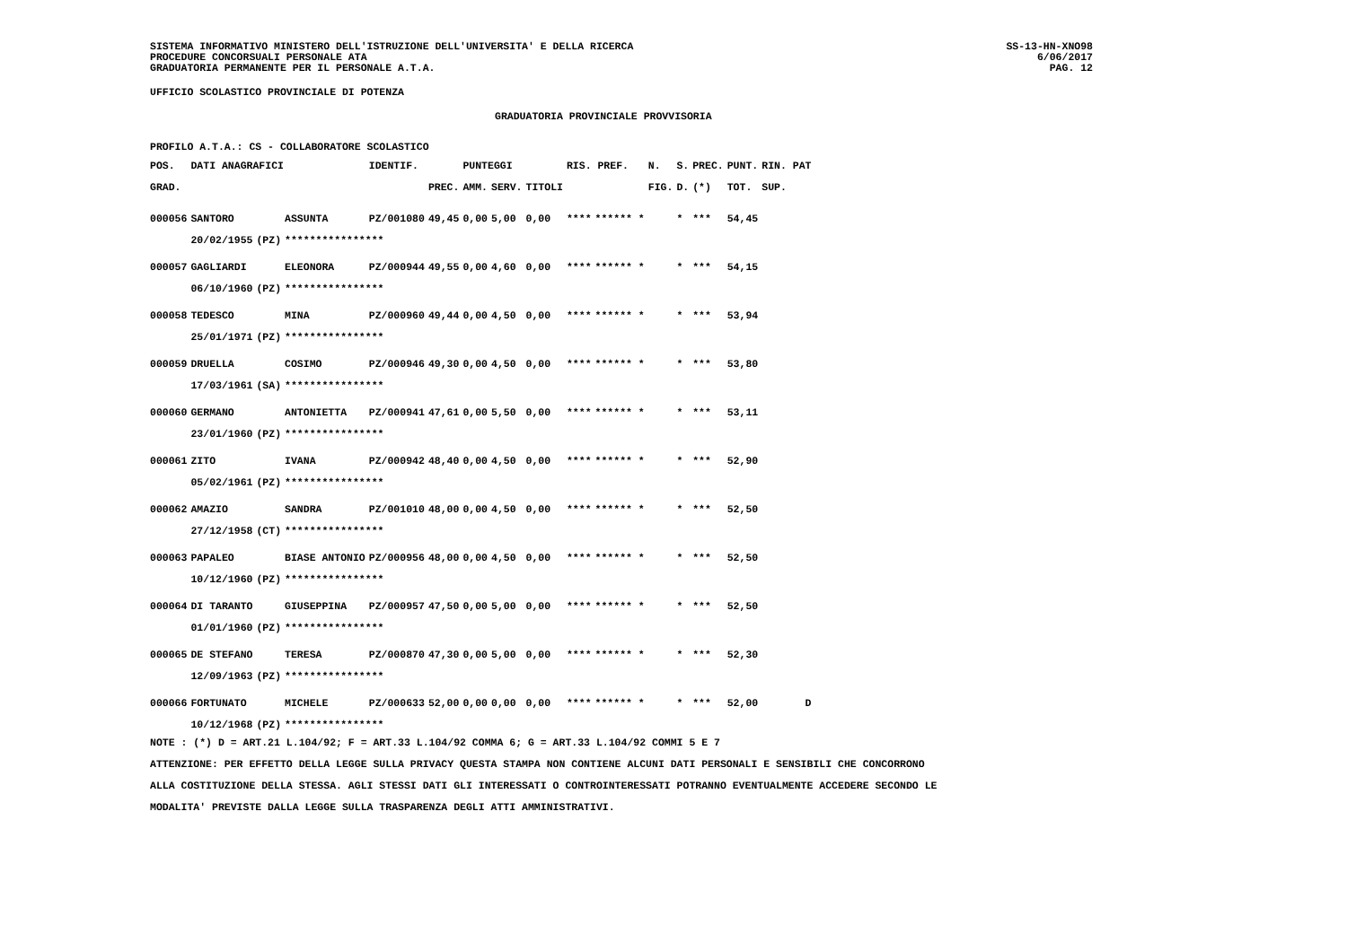SISTEMA INFORMATIVO MINISTERO DELL'ISTRUZIONE DELL'UNIVERSITA' E DELLA RICERCA
PROCEDURE CONCORSUALI PERSONALE ATA
GRADUATORIA PERMANENTE PER IL PERSONALE A.T.A.
SS-13-HN-XNO98
6/06/2017
PAG. 12
UFFICIO SCOLASTICO PROVINCIALE DI POTENZA
GRADUATORIA PROVINCIALE PROVVISORIA
PROFILO A.T.A.: CS - COLLABORATORE SCOLASTICO
| POS. | DATI ANAGRAFICI | | | IDENTIF. | | PUNTEGGI | | | RIS. PREF. | | N. | S. | PREC. | PUNT. | RIN. PAT |
| --- | --- | --- | --- | --- | --- | --- | --- | --- | --- | --- | --- | --- | --- | --- | --- |
| GRAD. | | | | | PREC. | AMM. | SERV. | TITOLI | | | FIG. | D. | (*) | TOT. | SUP. |
| 000056 | SANTORO | | ASSUNTA | PZ/001080 | 49,45 | 0,00 | 5,00 | 0,00 | **** | ****** * | | * | *** | 54,45 | |
| | 20/02/1955 | (PZ) | **************** | | | | | | | | | | | | |
| 000057 | GAGLIARDI | | ELEONORA | PZ/000944 | 49,55 | 0,00 | 4,60 | 0,00 | **** | ****** * | | * | *** | 54,15 | |
| | 06/10/1960 | (PZ) | **************** | | | | | | | | | | | | |
| 000058 | TEDESCO | | MINA | PZ/000960 | 49,44 | 0,00 | 4,50 | 0,00 | **** | ****** * | | * | *** | 53,94 | |
| | 25/01/1971 | (PZ) | **************** | | | | | | | | | | | | |
| 000059 | DRUELLA | | COSIMO | PZ/000946 | 49,30 | 0,00 | 4,50 | 0,00 | **** | ****** * | | * | *** | 53,80 | |
| | 17/03/1961 | (SA) | **************** | | | | | | | | | | | | |
| 000060 | GERMANO | | ANTONIETTA | PZ/000941 | 47,61 | 0,00 | 5,50 | 0,00 | **** | ****** * | | * | *** | 53,11 | |
| | 23/01/1960 | (PZ) | **************** | | | | | | | | | | | | |
| 000061 | ZITO | | IVANA | PZ/000942 | 48,40 | 0,00 | 4,50 | 0,00 | **** | ****** * | | * | *** | 52,90 | |
| | 05/02/1961 | (PZ) | **************** | | | | | | | | | | | | |
| 000062 | AMAZIO | | SANDRA | PZ/001010 | 48,00 | 0,00 | 4,50 | 0,00 | **** | ****** * | | * | *** | 52,50 | |
| | 27/12/1958 | (CT) | **************** | | | | | | | | | | | | |
| 000063 | PAPALEO | | BIASE ANTONIO | PZ/000956 | 48,00 | 0,00 | 4,50 | 0,00 | **** | ****** * | | * | *** | 52,50 | |
| | 10/12/1960 | (PZ) | **************** | | | | | | | | | | | | |
| 000064 | DI TARANTO | | GIUSEPPINA | PZ/000957 | 47,50 | 0,00 | 5,00 | 0,00 | **** | ****** * | | * | *** | 52,50 | |
| | 01/01/1960 | (PZ) | **************** | | | | | | | | | | | | |
| 000065 | DE STEFANO | | TERESA | PZ/000870 | 47,30 | 0,00 | 5,00 | 0,00 | **** | ****** * | | * | *** | 52,30 | |
| | 12/09/1963 | (PZ) | **************** | | | | | | | | | | | | |
| 000066 | FORTUNATO | | MICHELE | PZ/000633 | 52,00 | 0,00 | 0,00 | 0,00 | **** | ****** * | | * | *** | 52,00 | D |
| | 10/12/1968 | (PZ) | **************** | | | | | | | | | | | | |
NOTE : (*) D = ART.21 L.104/92; F = ART.33 L.104/92 COMMA 6; G = ART.33 L.104/92 COMMI 5 E 7
ATTENZIONE: PER EFFETTO DELLA LEGGE SULLA PRIVACY QUESTA STAMPA NON CONTIENE ALCUNI DATI PERSONALI E SENSIBILI CHE CONCORRONO
ALLA COSTITUZIONE DELLA STESSA. AGLI STESSI DATI GLI INTERESSATI O CONTROINTERESSATI POTRANNO EVENTUALMENTE ACCEDERE SECONDO LE
MODALITA' PREVISTE DALLA LEGGE SULLA TRASPARENZA DEGLI ATTI AMMINISTRATIVI.